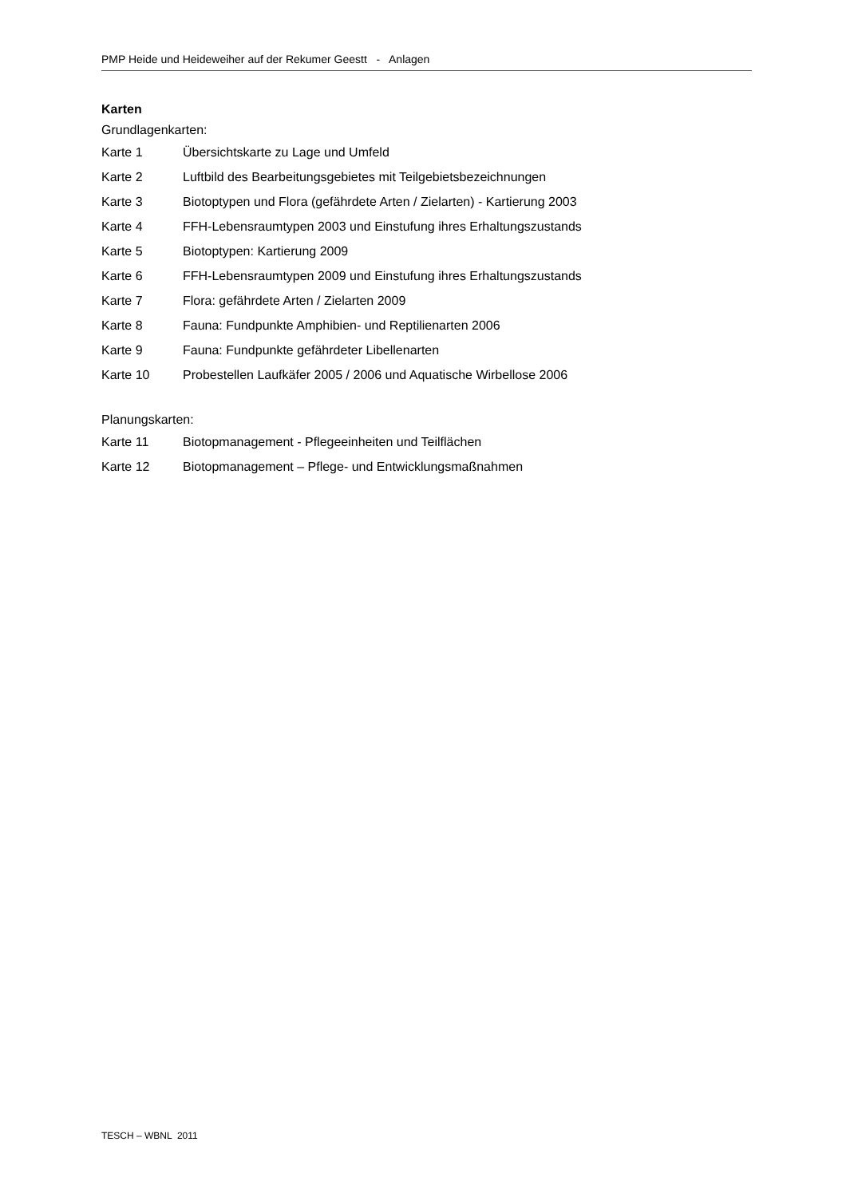PMP Heide und Heideweiher auf der Rekumer Geestt - Anlagen
Karten
Grundlagenkarten:
Karte 1 Übersichtskarte zu Lage und Umfeld
Karte 2 Luftbild des Bearbeitungsgebietes mit Teilgebietsbezeichnungen
Karte 3 Biotoptypen und Flora (gefährdete Arten / Zielarten) - Kartierung 2003
Karte 4 FFH-Lebensraumtypen 2003 und Einstufung ihres Erhaltungszustands
Karte 5 Biotoptypen: Kartierung 2009
Karte 6 FFH-Lebensraumtypen 2009 und Einstufung ihres Erhaltungszustands
Karte 7 Flora: gefährdete Arten / Zielarten 2009
Karte 8 Fauna: Fundpunkte Amphibien- und Reptilienarten 2006
Karte 9 Fauna: Fundpunkte gefährdeter Libellenarten
Karte 10 Probestellen Laufkäfer 2005 / 2006 und Aquatische Wirbellose 2006
Planungskarten:
Karte 11 Biotopmanagement - Pflegeeinheiten und Teilflächen
Karte 12 Biotopmanagement – Pflege- und Entwicklungsmaßnahmen
TESCH – WBNL 2011